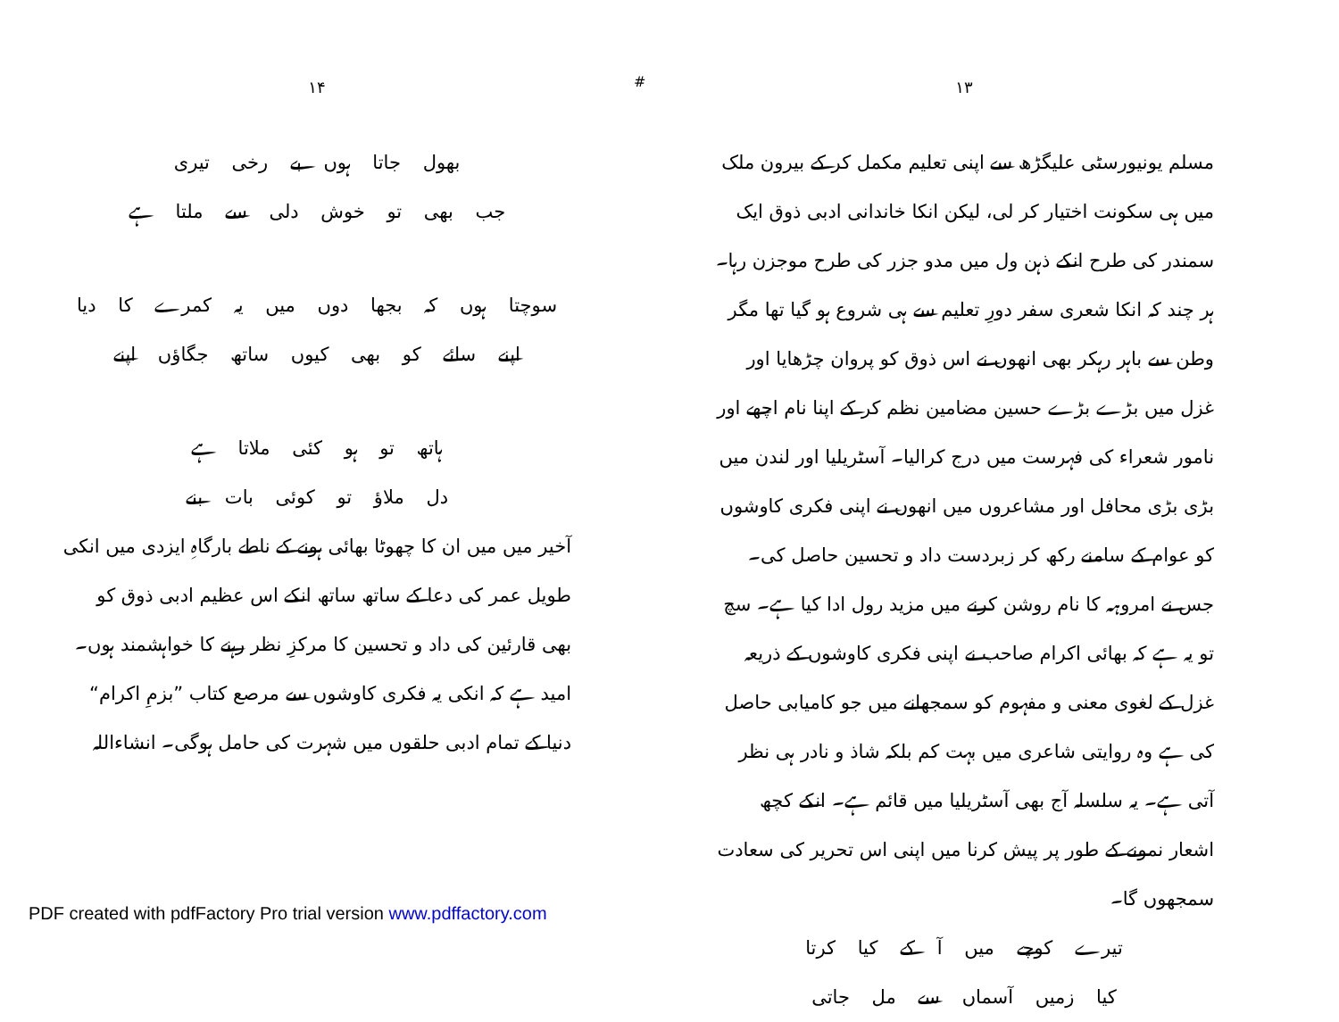#
۱۳
مسلم یونیورسٹی علیگڑھ سے اپنی تعلیم مکمل کر کے بیرون ملک میں ہی سکونت اختیار کر لی، لیکن انکا خاندانی ادبی ذوق ایک سمندر کی طرح انکے ذہن ول میں مدو جزر کی طرح موجزن رہا۔ ہر چند کہ انکا شعری سفر دورِ تعلیم سے ہی شروع ہو گیا تھا مگر وطن سے باہر رہکر بھی انھوں نے اس ذوق کو پروان چڑھایا اور غزل میں بڑے بڑے حسین مضامین نظم کر کے اپنا نام اچھے اور نامور شعراء کی فہرست میں درج کرالیا۔ آسٹریلیا اور لندن میں بڑی بڑی محافل اور مشاعروں میں انھوں نے اپنی فکری کاوشوں کو عوام کے سامنے رکھ کر زبردست داد و تحسین حاصل کی۔ جس نے امروہہ کا نام روشن کرنے میں مزید رول ادا کیا ہے۔ سچ تو یہ ہے کہ بھائی اکرام صاحب نے اپنی فکری کاوشوں کے ذریعہ غزل کے لغوی معنی و مفہوم کو سمجھانے میں جو کامیابی حاصل کی ہے وہ روایتی شاعری میں بہت کم بلکہ شاذ و نادر ہی نظر آتی ہے۔ یہ سلسلہ آج بھی آسٹریلیا میں قائم ہے۔ انکے کچھ اشعار نمونے کے طور پر پیش کرنا میں اپنی اس تحریر کی سعادت سمجھوں گا۔
تیرے کوچے میں آ کے کیا کرتا
کیا زمیں آسماں سے مل جاتی
۱۴
بھول جاتا ہوں بے رخی تیری
جب بھی تو خوش دلی سے ملتا ہے
سوچتا ہوں کہ بجھا دوں میں یہ کمرے کا دیا
اپنے سائے کو بھی کیوں ساتھ جگاؤں اپنے
ہاتھ تو ہو کئی ملاتا ہے
دل ملاؤ تو کوئی بات بنے
آخیر میں میں ان کا چھوٹا بھائی ہونے کے ناطے بارگاہِ ایزدی میں انکی طویل عمر کی دعا کے ساتھ ساتھ انکے اس عظیم ادبی ذوق کو بھی قارئین کی داد و تحسین کا مرکزِ نظر رہنے کا خواہشمند ہوں۔ امید ہے کہ انکی یہ فکری کاوشوں سے مرصع کتاب ”بزمِ اکرام“ دنیا کے تمام ادبی حلقوں میں شہرت کی حامل ہوگی۔ انشاءاللہ
PDF created with pdfFactory Pro trial version www.pdffactory.com